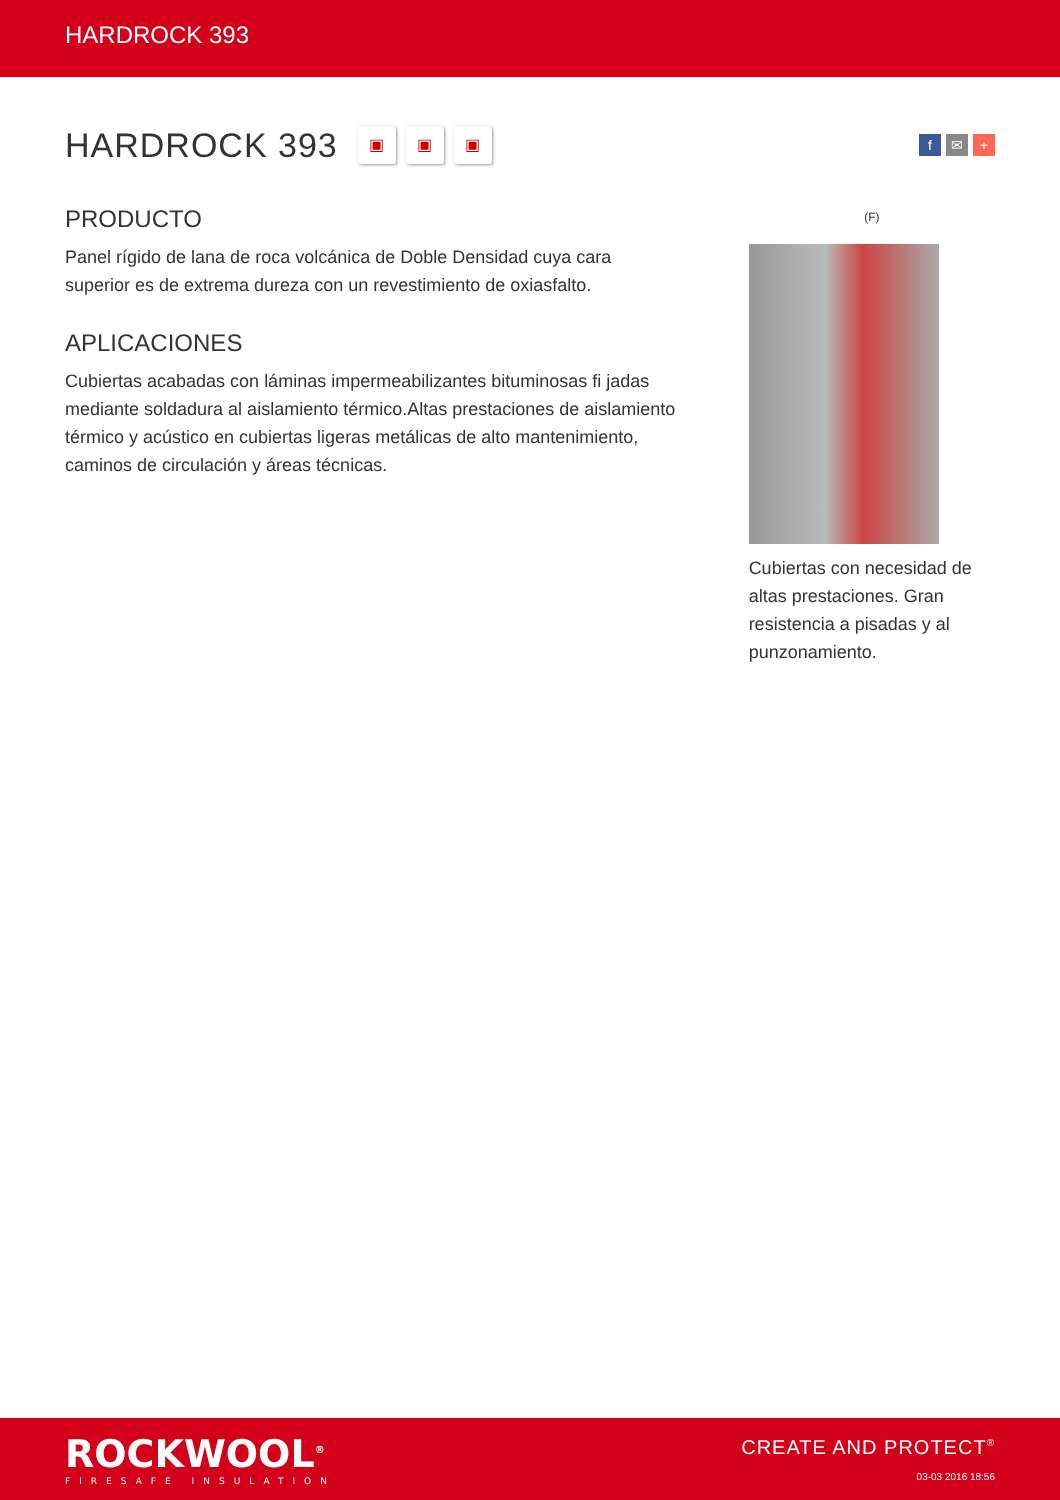HARDROCK 393
HARDROCK 393
▣ ▣ ▣
f ✉ +
PRODUCTO
Panel rígido de lana de roca volcánica de Doble Densidad cuya cara superior es de extrema dureza con un revestimiento de oxiasfalto.
APLICACIONES
Cubiertas acabadas con láminas impermeabilizantes bituminosas fi jadas mediante soldadura al aislamiento térmico.Altas prestaciones de aislamiento térmico y acústico en cubiertas ligeras metálicas de alto mantenimiento, caminos de circulación y áreas técnicas.
(F)
Cubiertas con necesidad de altas prestaciones. Gran resistencia a pisadas y al punzonamiento.
ROCKWOOL<sup>®</sup>
FIRESAFE INSULATION
CREATE AND PROTECT<sup>®</sup>
03-03 2016 18:56